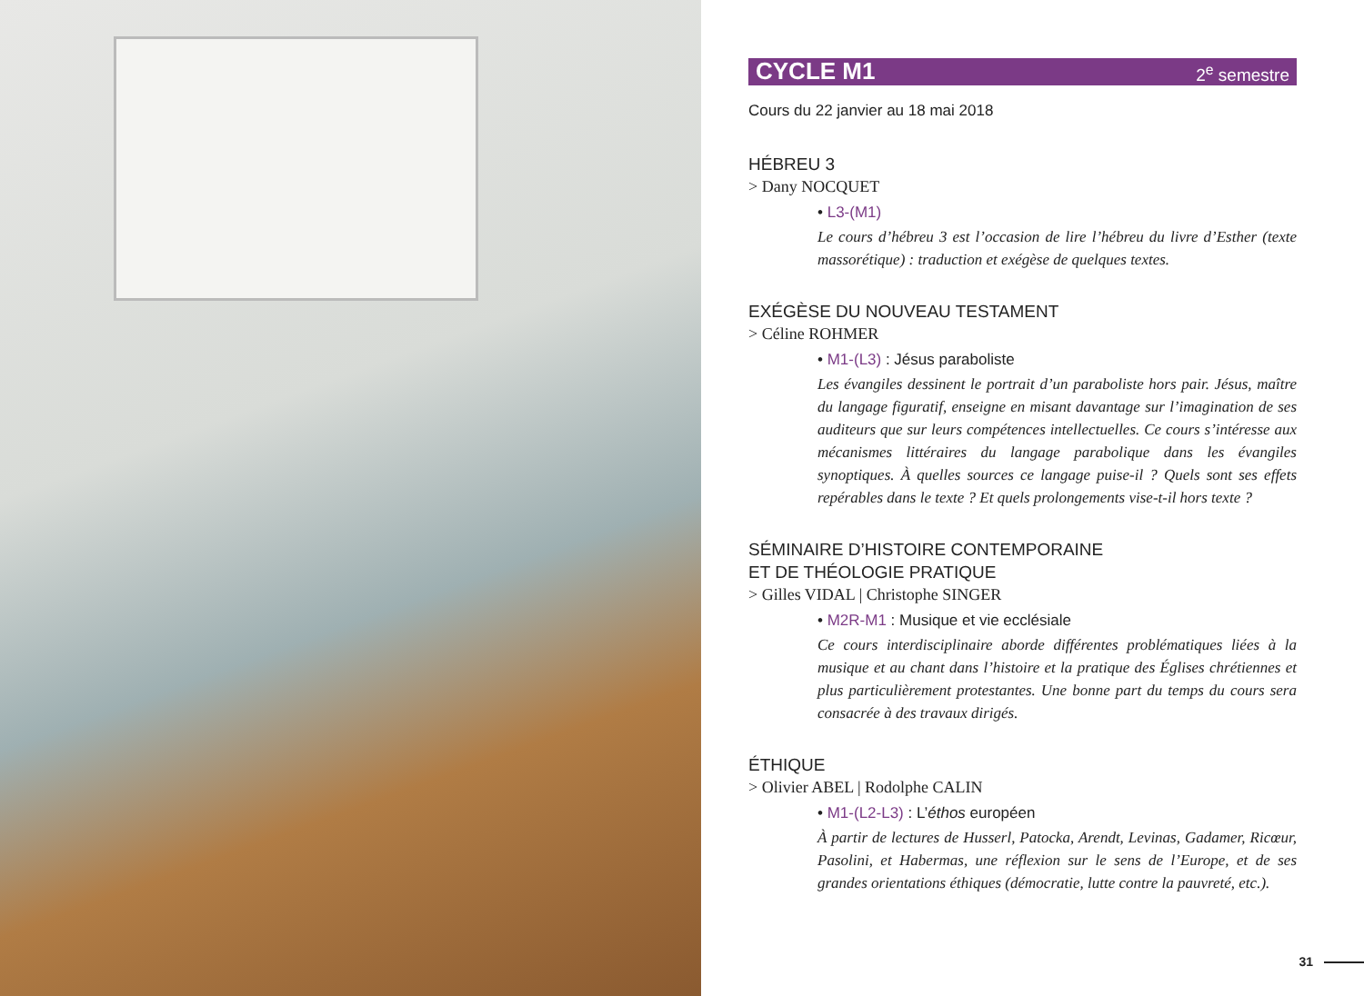CYCLE M1 2<sup>e</sup> semestre
Cours du 22 janvier au 18 mai 2018
HÉBREU 3
> Dany NOCQUET
• L3-(M1)
Le cours d’hébreu 3 est l’occasion de lire l’hébreu du livre d’Esther (texte massorétique) : traduction et exégèse de quelques textes.
EXÉGÈSE DU NOUVEAU TESTAMENT
> Céline ROHMER
• M1-(L3) : Jésus paraboliste
Les évangiles dessinent le portrait d’un paraboliste hors pair. Jésus, maître du langage figuratif, enseigne en misant davantage sur l’imagination de ses auditeurs que sur leurs compétences intellectuelles. Ce cours s’intéresse aux mécanismes littéraires du langage parabolique dans les évangiles synoptiques. À quelles sources ce langage puise-il ? Quels sont ses effets repérables dans le texte ? Et quels prolongements vise-t-il hors texte ?
SÉMINAIRE D’HISTOIRE CONTEMPORAINE
ET DE THÉOLOGIE PRATIQUE
> Gilles VIDAL | Christophe SINGER
• M2R-M1 : Musique et vie ecclésiale
Ce cours interdisciplinaire aborde différentes problématiques liées à la musique et au chant dans l’histoire et la pratique des Églises chrétiennes et plus particulièrement protestantes. Une bonne part du temps du cours sera consacrée à des travaux dirigés.
ÉTHIQUE
> Olivier ABEL | Rodolphe CALIN
• M1-(L2-L3) : L’éthos européen
À partir de lectures de Husserl, Patocka, Arendt, Levinas, Gadamer, Ricœur, Pasolini, et Habermas, une réflexion sur le sens de l’Europe, et de ses grandes orientations éthiques (démocratie, lutte contre la pauvreté, etc.).
31